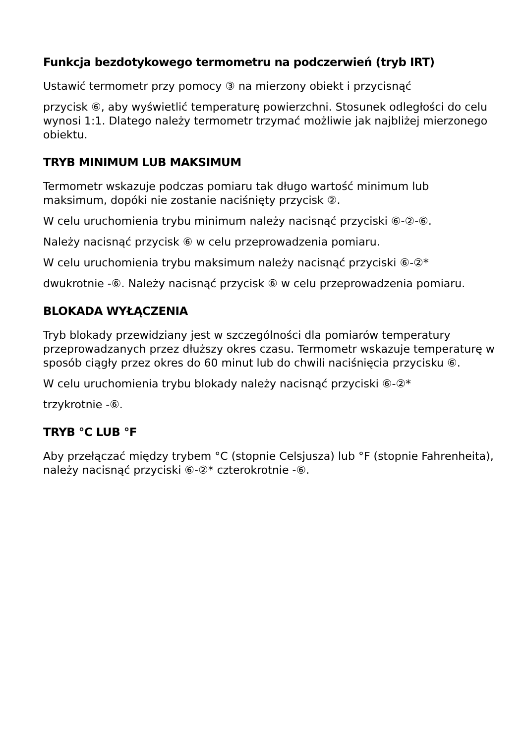Funkcja bezdotykowego termometru na podczerwień (tryb IRT)
Ustawić termometr przy pomocy ③ na mierzony obiekt i przycisnąć
przycisk ⑥, aby wyświetlić temperaturę powierzchni. Stosunek odległości do celu wynosi 1:1. Dlatego należy termometr trzymać możliwie jak najbliżej mierzonego obiektu.
TRYB MINIMUM LUB MAKSIMUM
Termometr wskazuje podczas pomiaru tak długo wartość minimum lub maksimum, dopóki nie zostanie naciśnięty przycisk ②.
W celu uruchomienia trybu minimum należy nacisnąć przyciski ⑥-②-⑥.
Należy nacisnąć przycisk ⑥ w celu przeprowadzenia pomiaru.
W celu uruchomienia trybu maksimum należy nacisnąć przyciski ⑥-②*
dwukrotnie -⑥. Należy nacisnąć przycisk ⑥ w celu przeprowadzenia pomiaru.
BLOKADA WYŁĄCZENIA
Tryb blokady przewidziany jest w szczególności dla pomiarów temperatury przeprowadzanych przez dłuższy okres czasu. Termometr wskazuje temperaturę w sposób ciągły przez okres do 60 minut lub do chwili naciśnięcia przycisku ⑥.
W celu uruchomienia trybu blokady należy nacisnąć przyciski ⑥-②*
trzykrotnie -⑥.
TRYB °C LUB °F
Aby przełączać między trybem °C (stopnie Celsjusza) lub °F (stopnie Fahrenheita), należy nacisnąć przyciski ⑥-②* czterokrotnie -⑥.